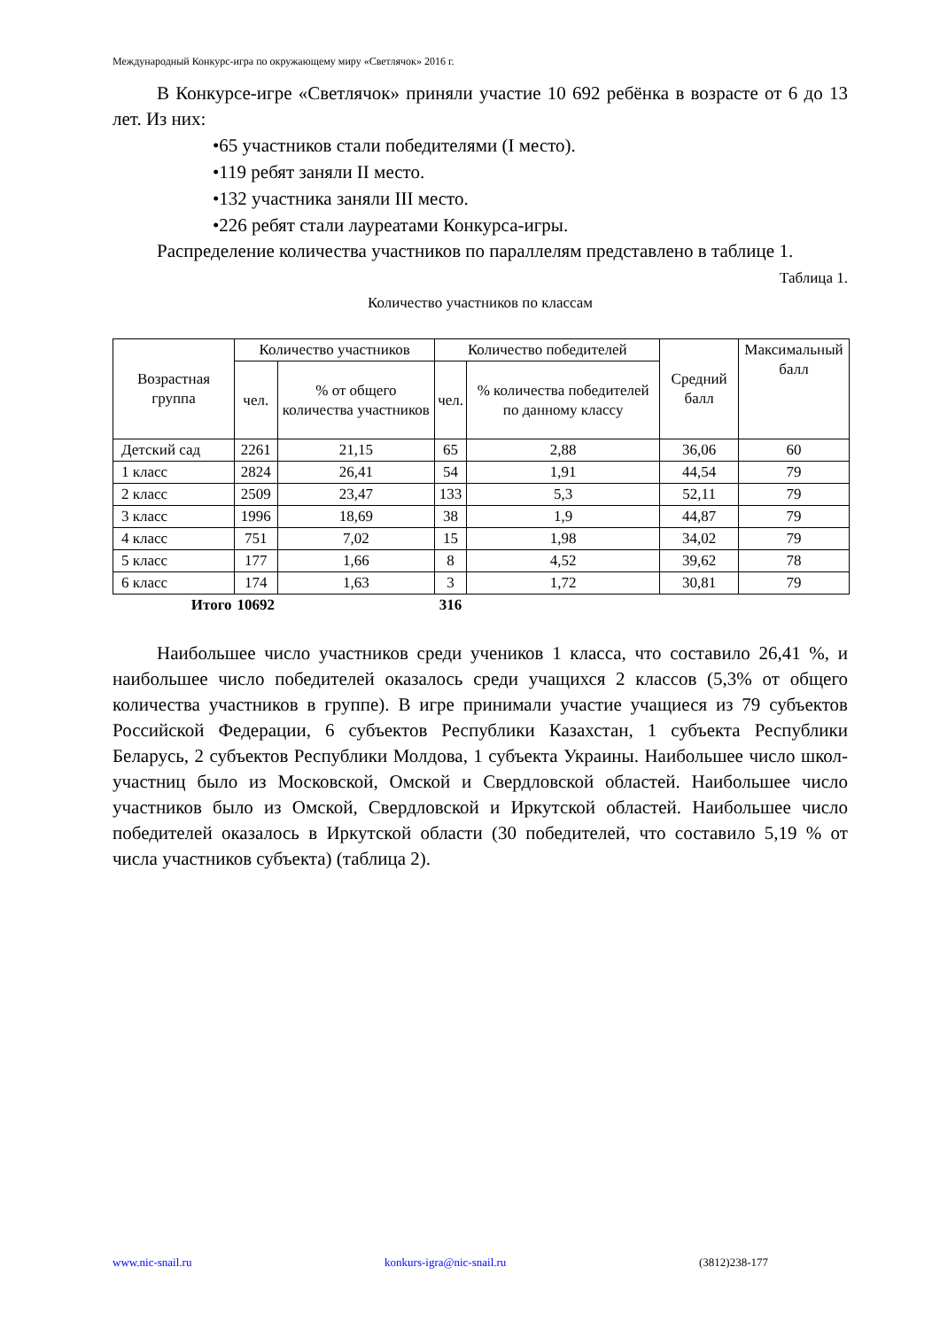Международный Конкурс-игра по окружающему миру «Светлячок» 2016 г.
В Конкурсе-игре «Светлячок» приняли участие 10 692 ребёнка в возрасте от 6 до 13 лет. Из них:
•65 участников стали победителями (I место).
•119 ребят заняли II место.
•132 участника заняли III место.
•226 ребят стали лауреатами Конкурса-игры.
Распределение количества участников по параллелям представлено в таблице 1.
Таблица 1.
Количество участников по классам
| Возрастная группа | Количество участников | | Количество победителей | | Средний балл | Максимальный балл |
| --- | --- | --- | --- | --- | --- | --- |
| | чел. | % от общего количества участников | чел. | % количества победителей по данному классу | | |
| Детский сад | 2261 | 21,15 | 65 | 2,88 | 36,06 | 60 |
| 1 класс | 2824 | 26,41 | 54 | 1,91 | 44,54 | 79 |
| 2 класс | 2509 | 23,47 | 133 | 5,3 | 52,11 | 79 |
| 3 класс | 1996 | 18,69 | 38 | 1,9 | 44,87 | 79 |
| 4 класс | 751 | 7,02 | 15 | 1,98 | 34,02 | 79 |
| 5 класс | 177 | 1,66 | 8 | 4,52 | 39,62 | 78 |
| 6 класс | 174 | 1,63 | 3 | 1,72 | 30,81 | 79 |
| Итого | 10692 | | 316 | | | |
Наибольшее число участников среди учеников 1 класса, что составило 26,41 %, и наибольшее число победителей оказалось среди учащихся 2 классов (5,3% от общего количества участников в группе). В игре принимали участие учащиеся из 79 субъектов Российской Федерации, 6 субъектов Республики Казахстан, 1 субъекта Республики Беларусь, 2 субъектов Республики Молдова, 1 субъекта Украины. Наибольшее число школ-участниц было из Московской, Омской и Свердловской областей. Наибольшее число участников было из Омской, Свердловской и Иркутской областей. Наибольшее число победителей оказалось в Иркутской области (30 победителей, что составило 5,19 % от числа участников субъекта) (таблица 2).
www.nic-snail.ru konkurs-igra@nic-snail.ru (3812)238-177